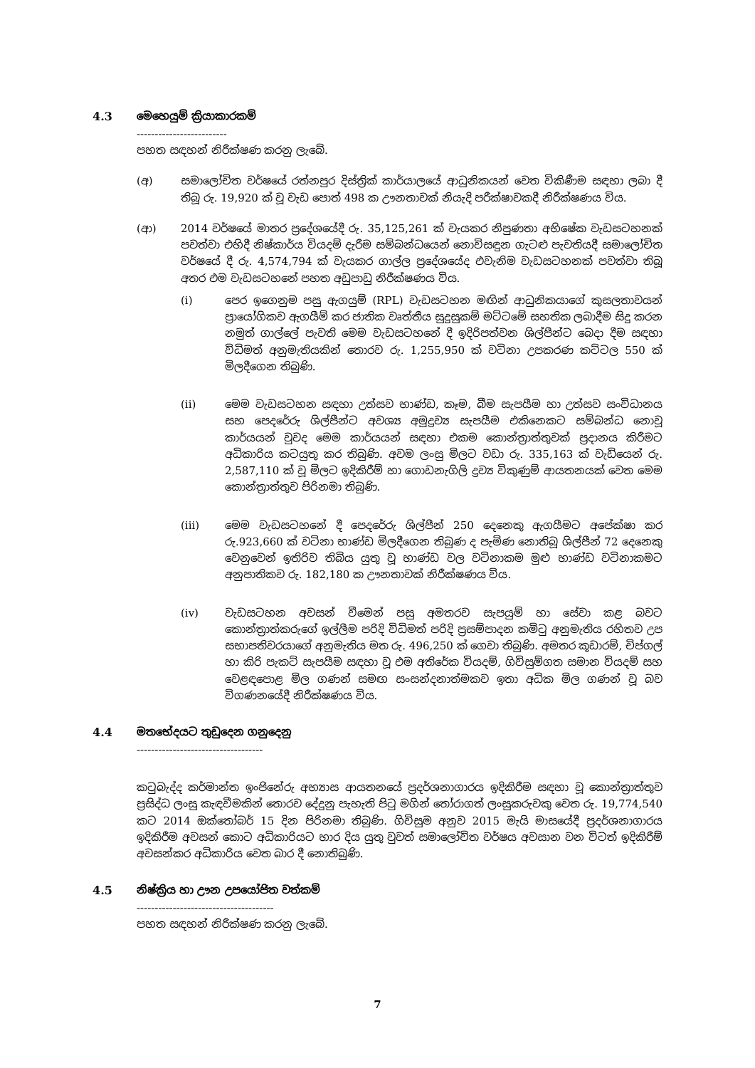4.3 මෙහෙයුම් ක්‍රියාකාරකම්
-------------------------
පහත සඳහන් නිරීක්ෂණ කරනු ලැබේ.
(අ) සමාලෝචිත වර්ෂයේ රත්නපුර දිස්ත්‍රික් කාර්යාලයේ ආධුනිකයන් වෙත විකිණීම සඳහා ලබා දී තිබූ රු. 19,920 ක් වූ වැඩ පොත් 498 ක ඌනතාවක් නියැදි පරීක්ෂාවකදී නිරීක්ෂණය විය.
(ආ) 2014 වර්ෂයේ මාතර ප්‍රදේශයේදී රු. 35,125,261 ක් වැයකර නිපුණතා අභිෂේක වැඩසටහනක් පවත්වා එහිදී නිෂ්කාර්ය වියදම් දැරීම සම්බන්ධයෙන් නොවිසඳුන ගැටළු පැවතියදී සමාලෝචිත වර්ෂයේ දී රු. 4,574,794 ක් වැයකර ගාල්ල ප්‍රදේශයේද එවැනිම වැඩසටහනක් පවත්වා තිබූ අතර එම වැඩසටහනේ පහත අඩුපාඩු නිරීක්ෂණය විය.
(i) පෙර ඉගෙනුම පසු ඇගයුම් (RPL) වැඩසටහන මඟින් ආධුනිකයාගේ කුසලතාවයන් ප්‍රායෝගිකව ඇගයීම් කර ජාතික වෘත්තීය සුදුසුකම් මට්ටමේ සහතික ලබාදීම සිදු කරන නමුත් ගාල්ලේ පැවති මෙම වැඩසටහනේ දී ඉදිරිපත්වන ශිල්පීන්ට බෙදා දීම සඳහා විධිමත් අනුමැතියකින් තොරව රු. 1,255,950 ක් වටිනා උපකරණ කට්ටල 550 ක් මිලදීගෙන තිබුණි.
(ii) මෙම වැඩසටහන සඳහා උත්සව භාණ්ඩ, කෑම, බීම සැපයීම හා උත්සව සංවිධානය සහ පෙදරේරු ශිල්පීන්ට අවශ්‍ය අමුද්‍රව්‍ය සැපයීම එකිනෙකට සම්බන්ධ නොවූ කාර්යයන් වුවද මෙම කාර්යයන් සඳහා එකම කොන්ත්‍රාත්තුවක් ප්‍රදානය කිරීමට අධිකාරිය කටයුතු කර තිබුණි. අවම ලංසු මිලට වඩා රු. 335,163 ක් වැඩියෙන් රු. 2,587,110 ක් වූ මිලට ඉදිකිරීම් හා ගොඩනැගිලි ද්‍රව්‍ය විකුණුම් ආයතනයක් වෙත මෙම කොන්ත්‍රාත්තුව පිරිනමා තිබුණි.
(iii) මෙම වැඩසටහනේ දී පෙදරේරු ශිල්පීන් 250 දෙනෙකු ඇගයීමට අපේක්ෂා කර රු.923,660 ක් වටිනා භාණ්ඩ මිලදීගෙන තිබුණ ද පැමිණ නොතිබූ ශිල්පීන් 72 දෙනෙකු වෙනුවෙන් ඉතිරිව තිබිය යුතු වූ භාණ්ඩ වල වටිනාකම මුළු භාණ්ඩ වටිනාකමට අනුපාතිකව රු. 182,180 ක ඌනතාවක් නිරීක්ෂණය විය.
(iv) වැඩසටහන අවසන් වීමෙන් පසු අමතරව සැපයුම් හා සේවා කළ බවට කොන්ත්‍රාත්කරුගේ ඉල්ලීම පරිදි විධිමත් පරිදි ප්‍රසම්පාදන කමිටු අනුමැතිය රහිතව උප සභාපතිවරයාගේ අනුමැතිය මත රු. 496,250 ක් ගෙවා තිබුණි. අමතර කූඩාරම්, චිප්ගල් හා කිරි පැකට් සැපයීම සඳහා වූ එම අතිරේක වියදම්, ගිවිසුම්ගත සමාන වියදම් සහ වෙළඳපොළ මිල ගණන් සමඟ සංසන්දනාත්මකව ඉතා අධික මිල ගණන් වූ බව විගණනයේදී නිරීක්ෂණය විය.
4.4 මතභේදයට තුඩුදෙන ගනුදෙනු
-----------------------------------
කටුබැද්ද කර්මාන්ත ඉංජිනේරු අභ්‍යාස ආයතනයේ ප්‍රදර්ශනාගාරය ඉදිකිරීම සඳහා වූ කොන්ත්‍රාත්තුව ප්‍රසිද්ධ ලංසු කැඳවීමකින් තොරව දේදුනු පැහැති පිටු මගින් තෝරාගත් ලංසුකරුවකු වෙත රු. 19,774,540 කට 2014 ඔක්තෝබර් 15 දින පිරිනමා තිබුණි. ගිවිසුම අනුව 2015 මැයි මාසයේදී ප්‍රදර්ශනාගාරය ඉදිකිරීම අවසන් කොට අධිකාරියට භාර දිය යුතු වුවත් සමාලෝචිත වර්ෂය අවසාන වන විටත් ඉදිකිරීම් අවසන්කර අධිකාරිය වෙත බාර දී නොතිබුණි.
4.5 නිෂ්ක්‍රිය හා ඌන උපයෝජිත වත්කම්
--------------------------------------
පහත සඳහන් නිරීක්ෂණ කරනු ලැබේ.
7